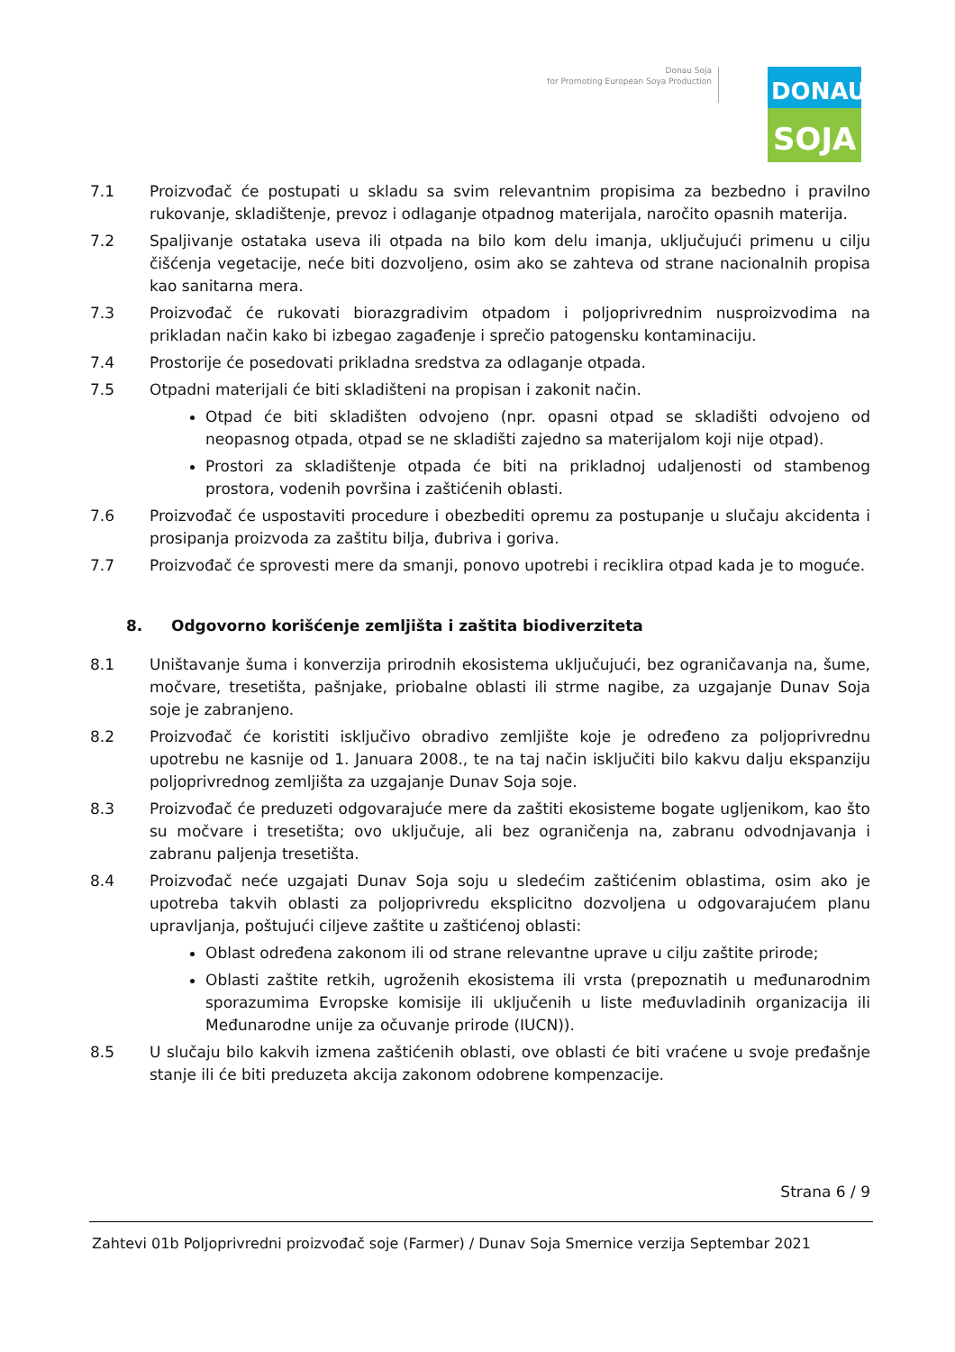Donau Soja
for Promoting European Soya Production
DONAU
SOJA
7.1 Proizvođač će postupati u skladu sa svim relevantnim propisima za bezbedno i pravilno rukovanje, skladištenje, prevoz i odlaganje otpadnog materijala, naročito opasnih materija.
7.2 Spaljivanje ostataka useva ili otpada na bilo kom delu imanja, uključujući primenu u cilju čišćenja vegetacije, neće biti dozvoljeno, osim ako se zahteva od strane nacionalnih propisa kao sanitarna mera.
7.3 Proizvođač će rukovati biorazgradivim otpadom i poljoprivrednim nusproizvodima na prikladan način kako bi izbegao zagađenje i sprečio patogensku kontaminaciju.
7.4 Prostorije će posedovati prikladna sredstva za odlaganje otpada.
7.5 Otpadni materijali će biti skladišteni na propisan i zakonit način.
Otpad će biti skladišten odvojeno (npr. opasni otpad se skladišti odvojeno od neopasnog otpada, otpad se ne skladišti zajedno sa materijalom koji nije otpad).
Prostori za skladištenje otpada će biti na prikladnoj udaljenosti od stambenog prostora, vodenih površina i zaštićenih oblasti.
7.6 Proizvođač će uspostaviti procedure i obezbediti opremu za postupanje u slučaju akcidenta i prosipanja proizvoda za zaštitu bilja, đubriva i goriva.
7.7 Proizvođač će sprovesti mere da smanji, ponovo upotrebi i reciklira otpad kada je to moguće.
8. Odgovorno korišćenje zemljišta i zaštita biodiverziteta
8.1 Uništavanje šuma i konverzija prirodnih ekosistema uključujući, bez ograničavanja na, šume, močvare, tresetišta, pašnjake, priobalne oblasti ili strme nagibe, za uzgajanje Dunav Soja soje je zabranjeno.
8.2 Proizvođač će koristiti isključivo obradivo zemljište koje je određeno za poljoprivrednu upotrebu ne kasnije od 1. Januara 2008., te na taj način isključiti bilo kakvu dalju ekspanziju poljoprivrednog zemljišta za uzgajanje Dunav Soja soje.
8.3 Proizvođač će preduzeti odgovarajuće mere da zaštiti ekosisteme bogate ugljenikom, kao što su močvare i tresetišta; ovo uključuje, ali bez ograničenja na, zabranu odvodnjavanja i zabranu paljenja tresetišta.
8.4 Proizvođač neće uzgajati Dunav Soja soju u sledećim zaštićenim oblastima, osim ako je upotreba takvih oblasti za poljoprivredu eksplicitno dozvoljena u odgovarajućem planu upravljanja, poštujući ciljeve zaštite u zaštićenoj oblasti:
Oblast određena zakonom ili od strane relevantne uprave u cilju zaštite prirode;
Oblasti zaštite retkih, ugroženih ekosistema ili vrsta (prepoznatih u međunarodnim sporazumima Evropske komisije ili uključenih u liste međuvladinih organizacija ili Međunarodne unije za očuvanje prirode (IUCN)).
8.5 U slučaju bilo kakvih izmena zaštićenih oblasti, ove oblasti će biti vraćene u svoje pređašnje stanje ili će biti preduzeta akcija zakonom odobrene kompenzacije.
Strana 6 / 9
Zahtevi 01b Poljoprivredni proizvođač soje (Farmer) / Dunav Soja Smernice verzija Septembar 2021